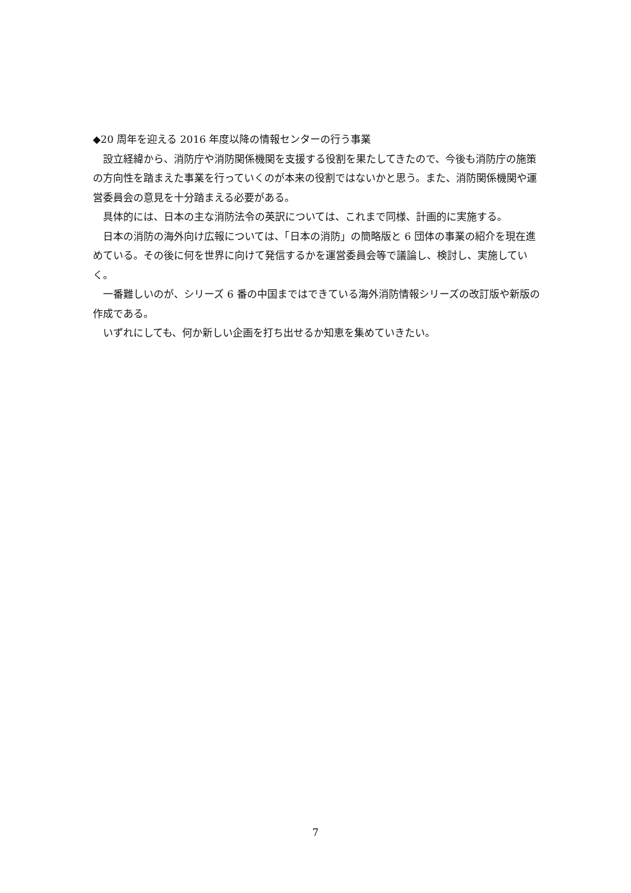◆20 周年を迎える 2016 年度以降の情報センターの行う事業
設立経緯から、消防庁や消防関係機関を支援する役割を果たしてきたので、今後も消防庁の施策の方向性を踏まえた事業を行っていくのが本来の役割ではないかと思う。また、消防関係機関や運営委員会の意見を十分踏まえる必要がある。
具体的には、日本の主な消防法令の英訳については、これまで同様、計画的に実施する。
日本の消防の海外向け広報については、「日本の消防」の簡略版と 6 団体の事業の紹介を現在進めている。その後に何を世界に向けて発信するかを運営委員会等で議論し、検討し、実施していく。
一番難しいのが、シリーズ 6 番の中国まではできている海外消防情報シリーズの改訂版や新版の作成である。
いずれにしても、何か新しい企画を打ち出せるか知恵を集めていきたい。
7